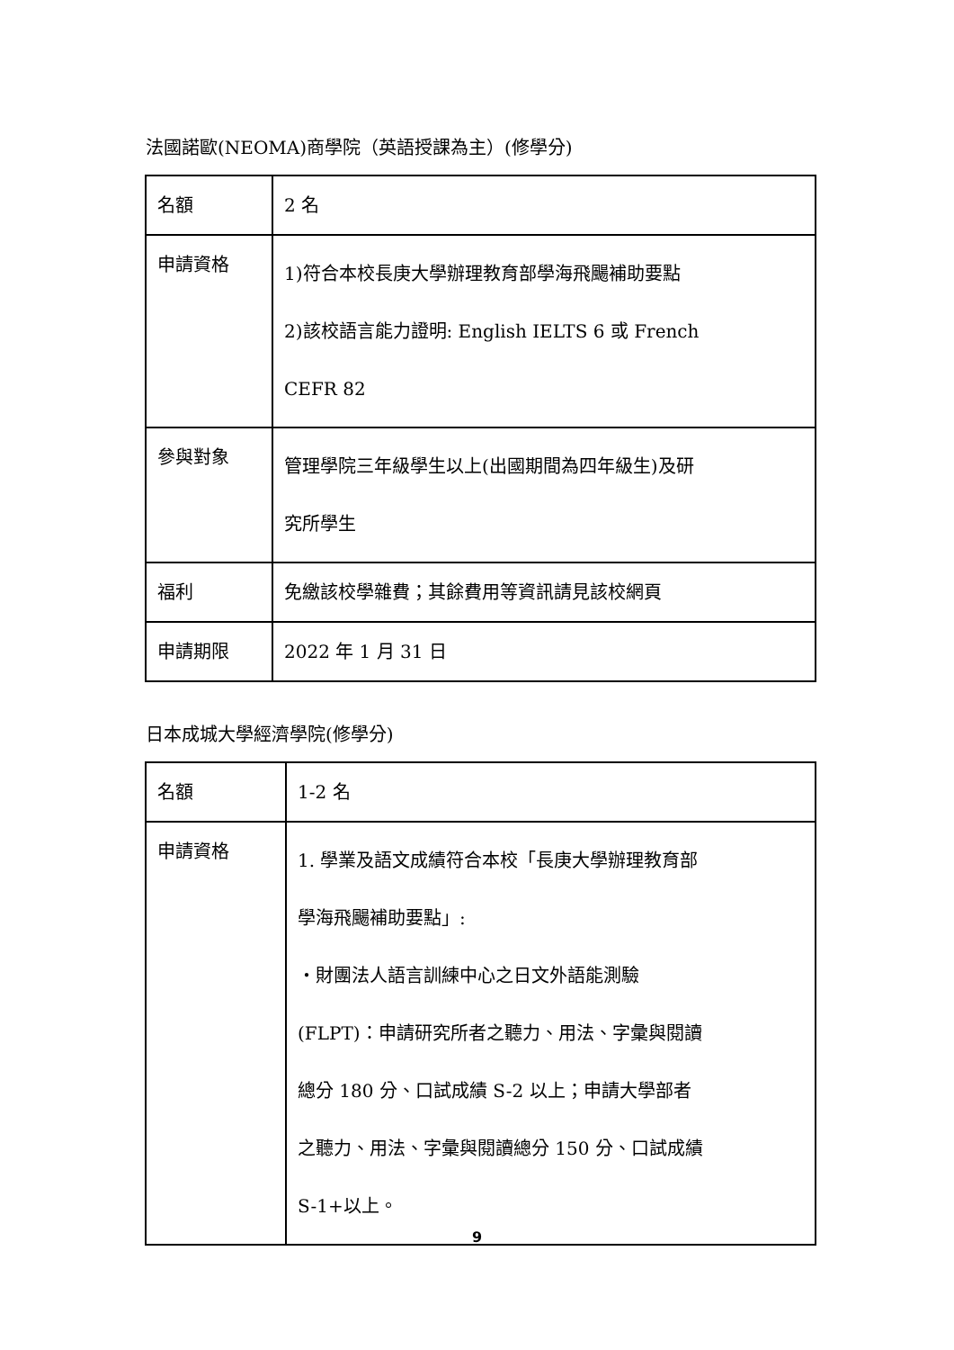法國諾歐(NEOMA)商學院（英語授課為主）(修學分)
| 名額 | 2 名 |
| 申請資格 | 1)符合本校長庚大學辦理教育部學海飛颺補助要點 2)該校語言能力證明: English IELTS 6 或 French CEFR 82 |
| 參與對象 | 管理學院三年級學生以上(出國期間為四年級生)及研 究所學生 |
| 福利 | 免繳該校學雜費；其餘費用等資訊請見該校網頁 |
| 申請期限 | 2022 年 1 月 31 日 |
日本成城大學經濟學院(修學分)
| 名額 | 1-2 名 |
| 申請資格 | 1. 學業及語文成績符合本校「長庚大學辦理教育部 學海飛颺補助要點」: ・財團法人語言訓練中心之日文外語能測驗 (FLPT)：申請研究所者之聽力、用法、字彙與閱讀 總分 180 分、口試成績 S-2 以上；申請大學部者 之聽力、用法、字彙與閱讀總分 150 分、口試成績 S-1+以上。 |
9